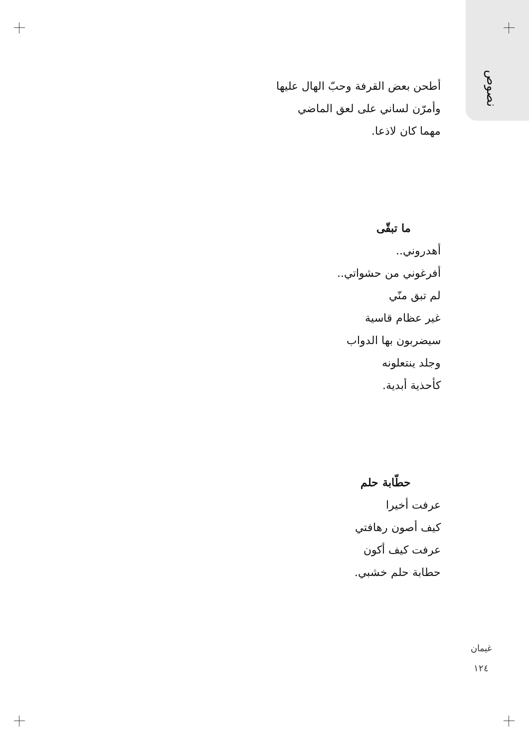نصوص
أطحن بعض القرفة وحبّ الهال عليها
وأمرّن لساني على لعق الماضي
مهما كان لاذعا.
ما تبقّى
أهدروني..
أفرغوني من حشواتي..
لم تبق منّي
غير عظام قاسية
سيضربون بها الدواب
وجلد ينتعلونه
كأحذية أبدية.
حطّابة حلم
عرفت أخيرا
كيف أصون رهافتي
عرفت كيف أكون
حطابة حلم خشبي.
غيمان
١٢٤